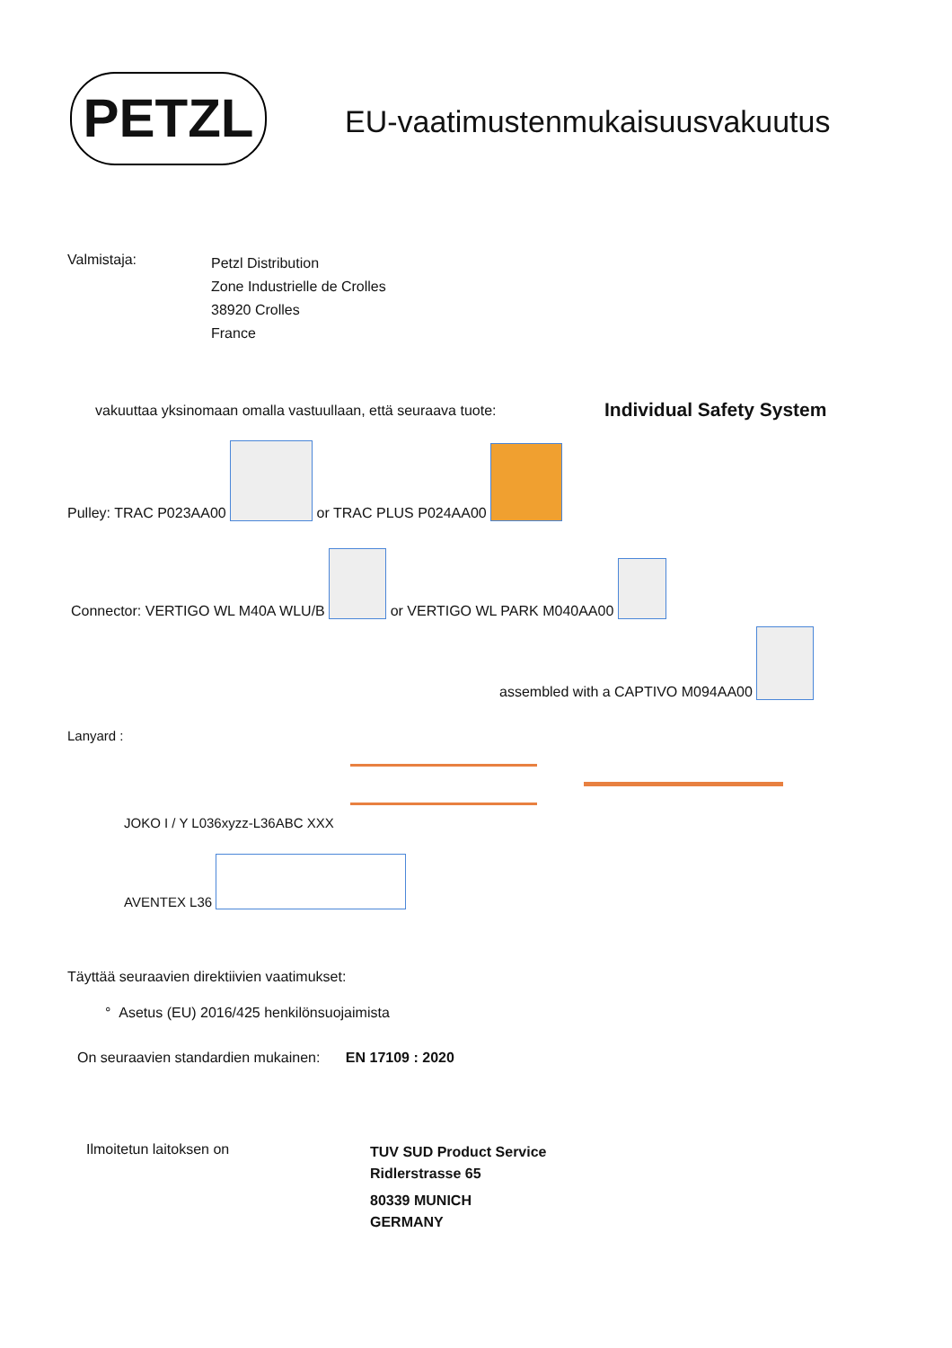PETZL
EU-vaatimustenmukaisuusvakuutus
Valmistaja:
Petzl Distribution
Zone Industrielle de Crolles
38920 Crolles
France
vakuuttaa yksinomaan omalla vastuullaan, että seuraava tuote:
Individual Safety System
Pulley: TRAC P023AA00 or TRAC PLUS P024AA00
Connector: VERTIGO WL M40A WLU/B or VERTIGO WL PARK M040AA00
assembled with a CAPTIVO M094AA00
Lanyard :
JOKO I / Y L036xyzz-L36ABC XXX
AVENTEX L36
Täyttää seuraavien direktiivien vaatimukset:
° Asetus (EU) 2016/425 henkilönsuojaimista
On seuraavien standardien mukainen: EN 17109 : 2020
Ilmoitetun laitoksen on
TUV SUD Product Service
Ridlerstrasse 65
80339 MUNICH
GERMANY